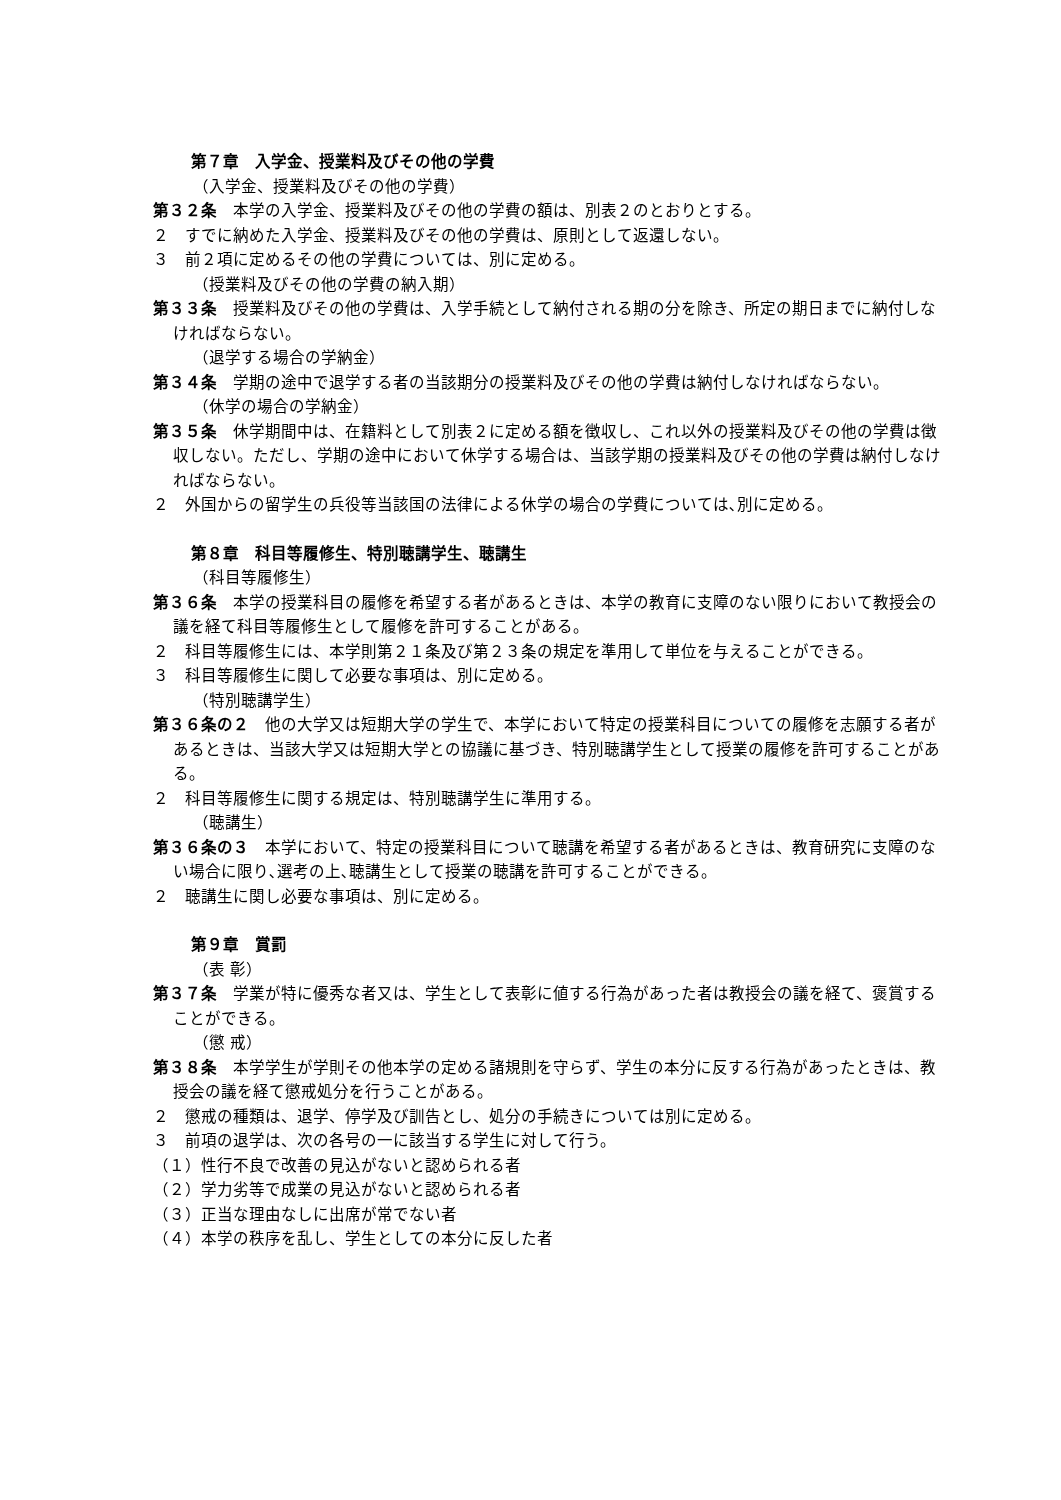第７章　入学金、授業料及びその他の学費
（入学金、授業料及びその他の学費）
第３２条　本学の入学金、授業料及びその他の学費の額は、別表２のとおりとする。
２　すでに納めた入学金、授業料及びその他の学費は、原則として返還しない。
３　前２項に定めるその他の学費については、別に定める。
（授業料及びその他の学費の納入期）
第３３条　授業料及びその他の学費は、入学手続として納付される期の分を除き、所定の期日までに納付しなければならない。
（退学する場合の学納金）
第３４条　学期の途中で退学する者の当該期分の授業料及びその他の学費は納付しなければならない。
（休学の場合の学納金）
第３５条　休学期間中は、在籍料として別表２に定める額を徴収し、これ以外の授業料及びその他の学費は徴収しない。ただし、学期の途中において休学する場合は、当該学期の授業料及びその他の学費は納付しなければならない。
２　外国からの留学生の兵役等当該国の法律による休学の場合の学費については､別に定める。
第８章　科目等履修生、特別聴講学生、聴講生
（科目等履修生）
第３６条　本学の授業科目の履修を希望する者があるときは、本学の教育に支障のない限りにおいて教授会の議を経て科目等履修生として履修を許可することがある。
２　科目等履修生には、本学則第２１条及び第２３条の規定を準用して単位を与えることができる。
３　科目等履修生に関して必要な事項は、別に定める。
（特別聴講学生）
第３６条の２　他の大学又は短期大学の学生で、本学において特定の授業科目についての履修を志願する者があるときは、当該大学又は短期大学との協議に基づき、特別聴講学生として授業の履修を許可することがある。
２　科目等履修生に関する規定は、特別聴講学生に準用する。
（聴講生）
第３６条の３　本学において、特定の授業科目について聴講を希望する者があるときは、教育研究に支障のない場合に限り､選考の上､聴講生として授業の聴講を許可することができる。
２　聴講生に関し必要な事項は、別に定める。
第９章　賞罰
（表 彰）
第３７条　学業が特に優秀な者又は、学生として表彰に値する行為があった者は教授会の議を経て、褒賞することができる。
（懲 戒）
第３８条　本学学生が学則その他本学の定める諸規則を守らず、学生の本分に反する行為があったときは、教授会の議を経て懲戒処分を行うことがある。
２　懲戒の種類は、退学、停学及び訓告とし、処分の手続きについては別に定める。
３　前項の退学は、次の各号の一に該当する学生に対して行う。
（１）性行不良で改善の見込がないと認められる者
（２）学力劣等で成業の見込がないと認められる者
（３）正当な理由なしに出席が常でない者
（４）本学の秩序を乱し、学生としての本分に反した者